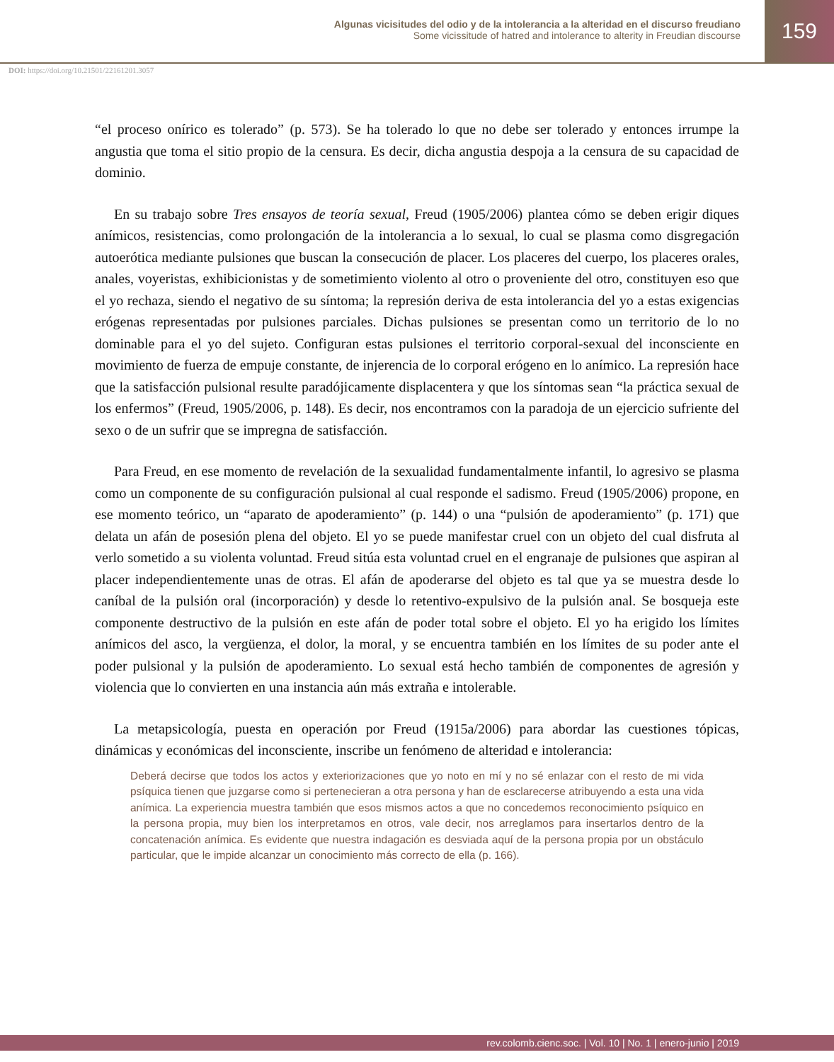Algunas vicisitudes del odio y de la intolerancia a la alteridad en el discurso freudiano
Some vicissitude of hatred and intolerance to alterity in Freudian discourse
159
DOI: https://doi.org/10.21501/22161201.3057
“el proceso onírico es tolerado” (p. 573). Se ha tolerado lo que no debe ser tolerado y entonces irrumpe la angustia que toma el sitio propio de la censura. Es decir, dicha angustia despoja a la censura de su capacidad de dominio.
En su trabajo sobre Tres ensayos de teoría sexual, Freud (1905/2006) plantea cómo se deben erigir diques anímicos, resistencias, como prolongación de la intolerancia a lo sexual, lo cual se plasma como disgregación autoerótica mediante pulsiones que buscan la consecución de placer. Los placeres del cuerpo, los placeres orales, anales, voyeristas, exhibicionistas y de sometimiento violento al otro o proveniente del otro, constituyen eso que el yo rechaza, siendo el negativo de su síntoma; la represión deriva de esta intolerancia del yo a estas exigencias erógenas representadas por pulsiones parciales. Dichas pulsiones se presentan como un territorio de lo no dominable para el yo del sujeto. Configuran estas pulsiones el territorio corporal-sexual del inconsciente en movimiento de fuerza de empuje constante, de injerencia de lo corporal erógeno en lo anímico. La represión hace que la satisfacción pulsional resulte paradójicamente displacentera y que los síntomas sean “la práctica sexual de los enfermos” (Freud, 1905/2006, p. 148). Es decir, nos encontramos con la paradoja de un ejercicio sufriente del sexo o de un sufrir que se impregna de satisfacción.
Para Freud, en ese momento de revelación de la sexualidad fundamentalmente infantil, lo agresivo se plasma como un componente de su configuración pulsional al cual responde el sadismo. Freud (1905/2006) propone, en ese momento teórico, un “aparato de apoderamiento” (p. 144) o una “pulsión de apoderamiento” (p. 171) que delata un afán de posesión plena del objeto. El yo se puede manifestar cruel con un objeto del cual disfruta al verlo sometido a su violenta voluntad. Freud sitúa esta voluntad cruel en el engranaje de pulsiones que aspiran al placer independientemente unas de otras. El afán de apoderarse del objeto es tal que ya se muestra desde lo caníbal de la pulsión oral (incorporación) y desde lo retentivo-expulsivo de la pulsión anal. Se bosqueja este componente destructivo de la pulsión en este afán de poder total sobre el objeto. El yo ha erigido los límites anímicos del asco, la vergüenza, el dolor, la moral, y se encuentra también en los límites de su poder ante el poder pulsional y la pulsión de apoderamiento. Lo sexual está hecho también de componentes de agresión y violencia que lo convierten en una instancia aún más extraña e intolerable.
La metapsicología, puesta en operación por Freud (1915a/2006) para abordar las cuestiones tópicas, dinámicas y económicas del inconsciente, inscribe un fenómeno de alteridad e intolerancia:
Deberá decirse que todos los actos y exteriorizaciones que yo noto en mí y no sé enlazar con el resto de mi vida psíquica tienen que juzgarse como si pertenecieran a otra persona y han de esclarecerse atribuyendo a esta una vida anímica. La experiencia muestra también que esos mismos actos a que no concedemos reconocimiento psíquico en la persona propia, muy bien los interpretamos en otros, vale decir, nos arreglamos para insertarlos dentro de la concatenación anímica. Es evidente que nuestra indagación es desviada aquí de la persona propia por un obstáculo particular, que le impide alcanzar un conocimiento más correcto de ella (p. 166).
rev.colomb.cienc.soc. | Vol. 10 | No. 1 | enero-junio | 2019